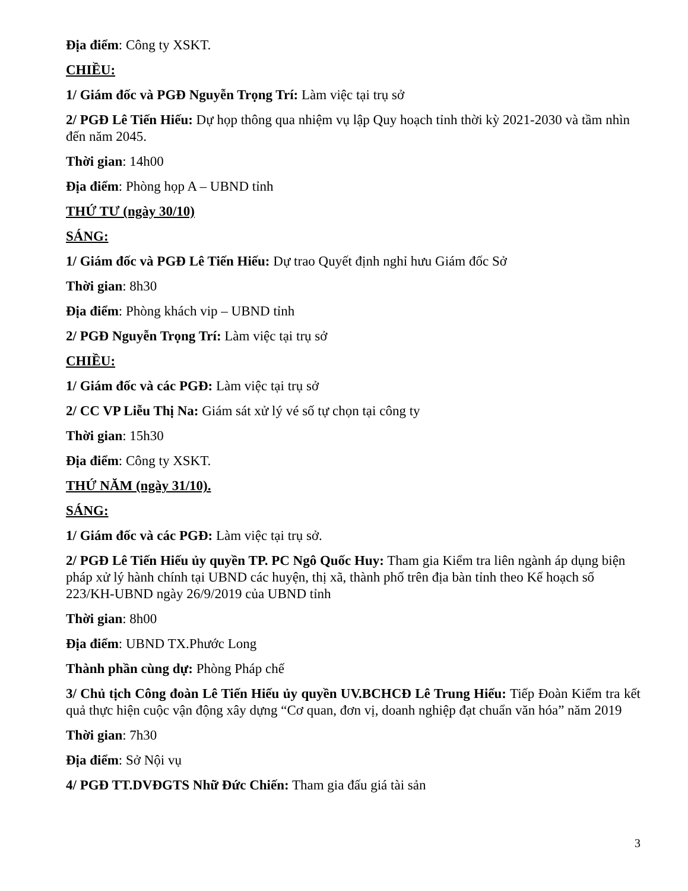Địa điểm: Công ty XSKT.
CHIỀU:
1/ Giám đốc và PGĐ Nguyễn Trọng Trí: Làm việc tại trụ sở
2/ PGĐ Lê Tiến Hiếu: Dự họp thông qua nhiệm vụ lập Quy hoạch tỉnh thời kỳ 2021-2030 và tầm nhìn đến năm 2045.
Thời gian: 14h00
Địa điểm: Phòng họp A – UBND tỉnh
THỨ TƯ (ngày 30/10)
SÁNG:
1/ Giám đốc và PGĐ Lê Tiến Hiếu: Dự trao Quyết định nghỉ hưu Giám đốc Sở
Thời gian: 8h30
Địa điểm: Phòng khách vip – UBND tỉnh
2/ PGĐ Nguyễn Trọng Trí: Làm việc tại trụ sở
CHIỀU:
1/ Giám đốc và các PGĐ: Làm việc tại trụ sở
2/ CC VP Liễu Thị Na: Giám sát xử lý vé số tự chọn tại công ty
Thời gian: 15h30
Địa điểm: Công ty XSKT.
THỨ NĂM (ngày 31/10).
SÁNG:
1/ Giám đốc và các PGĐ: Làm việc tại trụ sở.
2/ PGĐ Lê Tiến Hiếu ủy quyền TP. PC Ngô Quốc Huy: Tham gia Kiểm tra liên ngành áp dụng biện pháp xử lý hành chính tại UBND các huyện, thị xã, thành phố trên địa bàn tỉnh theo Kế hoạch số 223/KH-UBND ngày 26/9/2019 của UBND tỉnh
Thời gian: 8h00
Địa điểm: UBND TX.Phước Long
Thành phần cùng dự: Phòng Pháp chế
3/ Chủ tịch Công đoàn Lê Tiến Hiếu ủy quyền UV.BCHCĐ Lê Trung Hiếu: Tiếp Đoàn Kiểm tra kết quả thực hiện cuộc vận động xây dựng “Cơ quan, đơn vị, doanh nghiệp đạt chuẩn văn hóa” năm 2019
Thời gian: 7h30
Địa điểm: Sở Nội vụ
4/ PGĐ TT.DVĐGTS Nhữ Đức Chiến: Tham gia đấu giá tài sản
3